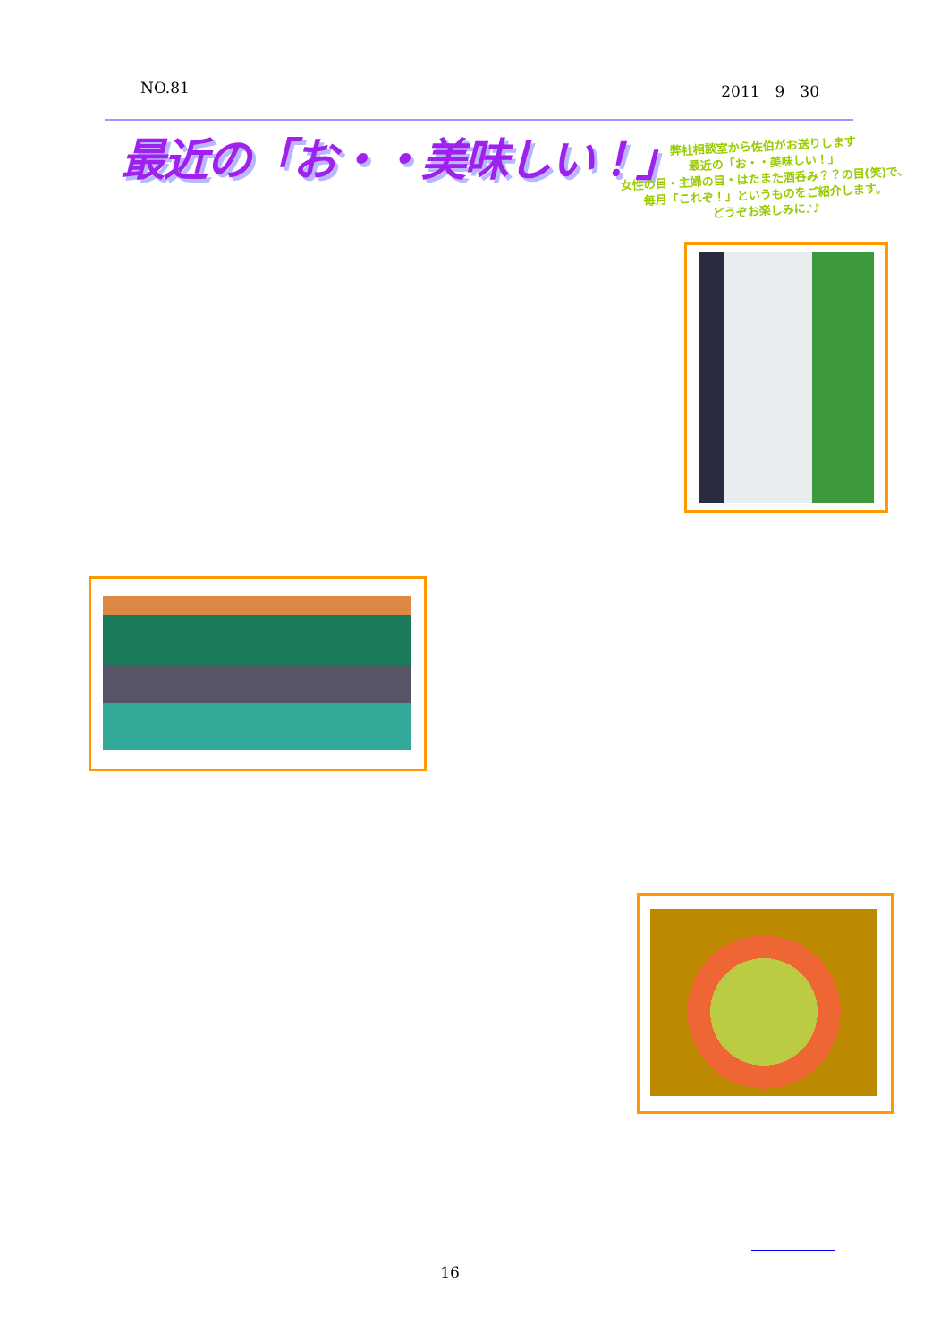NO.81 2011　9　30
最近の「お・・美味しい！」
弊社相談室から佐伯がお送りします
最近の「お・・美味しい！」
女性の目・主婦の目・はたまた酒呑み？？の目(笑)で、
毎月「これぞ！」というものをご紹介します。
どうぞお楽しみに♪♪
16